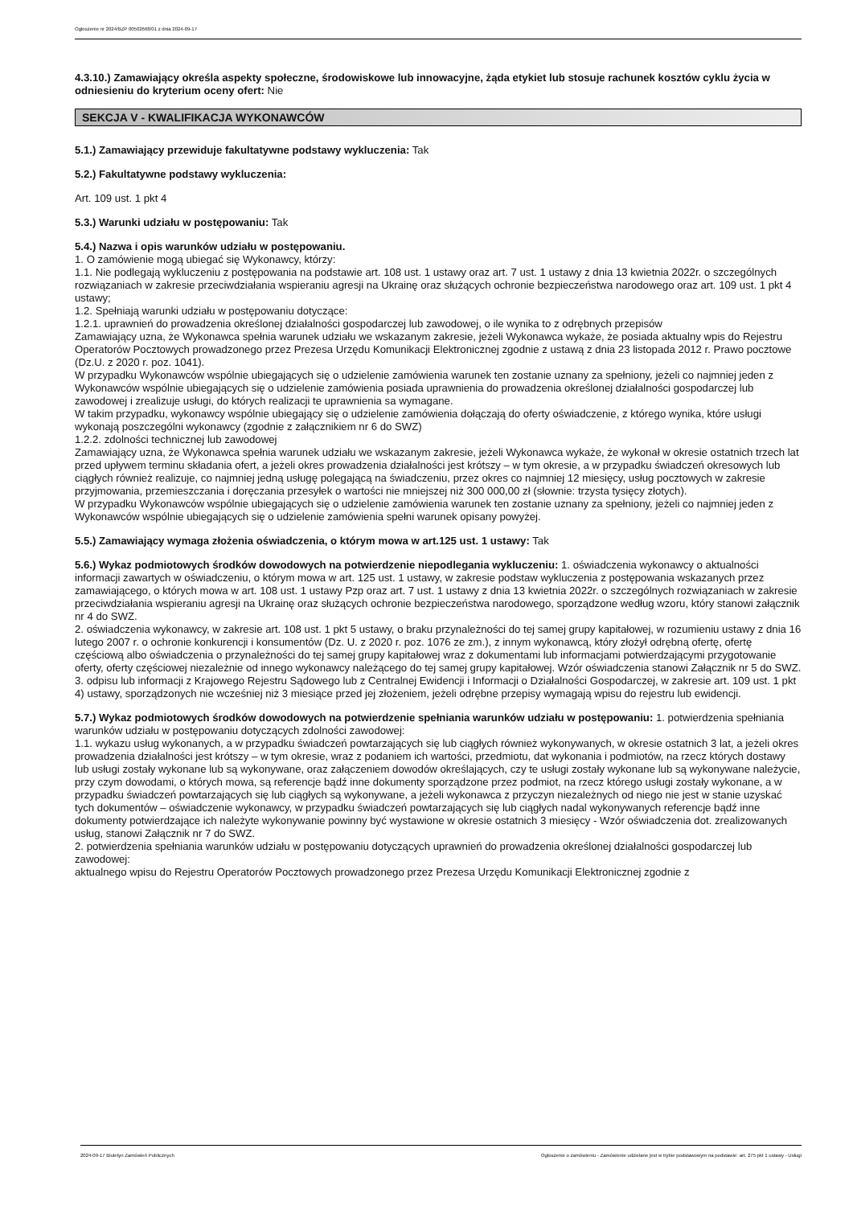Ogłoszenie nr 2024/BZP 00502668/01 z dnia 2024-09-17
4.3.10.) Zamawiający określa aspekty społeczne, środowiskowe lub innowacyjne, żąda etykiet lub stosuje rachunek kosztów cyklu życia w odniesieniu do kryterium oceny ofert: Nie
SEKCJA V - KWALIFIKACJA WYKONAWCÓW
5.1.) Zamawiający przewiduje fakultatywne podstawy wykluczenia: Tak
5.2.) Fakultatywne podstawy wykluczenia:
Art. 109 ust. 1 pkt 4
5.3.) Warunki udziału w postępowaniu: Tak
5.4.) Nazwa i opis warunków udziału w postępowaniu.
1. O zamówienie mogą ubiegać się Wykonawcy, którzy:
1.1. Nie podlegają wykluczeniu z postępowania na podstawie art. 108 ust. 1 ustawy oraz art. 7 ust. 1 ustawy z dnia 13 kwietnia 2022r. o szczególnych rozwiązaniach w zakresie przeciwdziałania wspieraniu agresji na Ukrainę oraz służących ochronie bezpieczeństwa narodowego oraz art. 109 ust. 1 pkt 4 ustawy;
1.2. Spełniają warunki udziału w postępowaniu dotyczące:
1.2.1. uprawnień do prowadzenia określonej działalności gospodarczej lub zawodowej, o ile wynika to z odrębnych przepisów
Zamawiający uzna, że Wykonawca spełnia warunek udziału we wskazanym zakresie, jeżeli Wykonawca wykaże, że posiada aktualny wpis do Rejestru Operatorów Pocztowych prowadzonego przez Prezesa Urzędu Komunikacji Elektronicznej zgodnie z ustawą z dnia 23 listopada 2012 r. Prawo pocztowe (Dz.U. z 2020 r. poz. 1041).
W przypadku Wykonawców wspólnie ubiegających się o udzielenie zamówienia warunek ten zostanie uznany za spełniony, jeżeli co najmniej jeden z Wykonawców wspólnie ubiegających się o udzielenie zamówienia posiada uprawnienia do prowadzenia określonej działalności gospodarczej lub zawodowej i zrealizuje usługi, do których realizacji te uprawnienia sa wymagane.
W takim przypadku, wykonawcy wspólnie ubiegający się o udzielenie zamówienia dołączają do oferty oświadczenie, z którego wynika, które usługi wykonają poszczególni wykonawcy (zgodnie z załącznikiem nr 6 do SWZ)
1.2.2. zdolności technicznej lub zawodowej
Zamawiający uzna, że Wykonawca spełnia warunek udziału we wskazanym zakresie, jeżeli Wykonawca wykaże, że wykonał w okresie ostatnich trzech lat przed upływem terminu składania ofert, a jeżeli okres prowadzenia działalności jest krótszy – w tym okresie, a w przypadku świadczeń okresowych lub ciągłych również realizuje, co najmniej jedną usługę polegającą na świadczeniu, przez okres co najmniej 12 miesięcy, usług pocztowych w zakresie przyjmowania, przemieszczania i doręczania przesyłek o wartości nie mniejszej niż 300 000,00 zł (słownie: trzysta tysięcy złotych).
W przypadku Wykonawców wspólnie ubiegających się o udzielenie zamówienia warunek ten zostanie uznany za spełniony, jeżeli co najmniej jeden z Wykonawców wspólnie ubiegających się o udzielenie zamówienia spełni warunek opisany powyżej.
5.5.) Zamawiający wymaga złożenia oświadczenia, o którym mowa w art.125 ust. 1 ustawy: Tak
5.6.) Wykaz podmiotowych środków dowodowych na potwierdzenie niepodlegania wykluczeniu: 1. oświadczenia wykonawcy o aktualności informacji zawartych w oświadczeniu, o którym mowa w art. 125 ust. 1 ustawy, w zakresie podstaw wykluczenia z postępowania wskazanych przez zamawiającego, o których mowa w art. 108 ust. 1 ustawy Pzp oraz art. 7 ust. 1 ustawy z dnia 13 kwietnia 2022r. o szczególnych rozwiązaniach w zakresie przeciwdziałania wspieraniu agresji na Ukrainę oraz służących ochronie bezpieczeństwa narodowego, sporządzone według wzoru, który stanowi załącznik nr 4 do SWZ.
2. oświadczenia wykonawcy, w zakresie art. 108 ust. 1 pkt 5 ustawy, o braku przynależności do tej samej grupy kapitałowej, w rozumieniu ustawy z dnia 16 lutego 2007 r. o ochronie konkurencji i konsumentów (Dz. U. z 2020 r. poz. 1076 ze zm.), z innym wykonawcą, który złożył odrębną ofertę, ofertę częściową albo oświadczenia o przynależności do tej samej grupy kapitałowej wraz z dokumentami lub informacjami potwierdzającymi przygotowanie oferty, oferty częściowej niezależnie od innego wykonawcy należącego do tej samej grupy kapitałowej. Wzór oświadczenia stanowi Załącznik nr 5 do SWZ.
3. odpisu lub informacji z Krajowego Rejestru Sądowego lub z Centralnej Ewidencji i Informacji o Działalności Gospodarczej, w zakresie art. 109 ust. 1 pkt 4) ustawy, sporządzonych nie wcześniej niż 3 miesiące przed jej złożeniem, jeżeli odrębne przepisy wymagają wpisu do rejestru lub ewidencji.
5.7.) Wykaz podmiotowych środków dowodowych na potwierdzenie spełniania warunków udziału w postępowaniu: 1. potwierdzenia spełniania warunków udziału w postępowaniu dotyczących zdolności zawodowej:
1.1. wykazu usług wykonanych, a w przypadku świadczeń powtarzających się lub ciągłych również wykonywanych, w okresie ostatnich 3 lat, a jeżeli okres prowadzenia działalności jest krótszy – w tym okresie, wraz z podaniem ich wartości, przedmiotu, dat wykonania i podmiotów, na rzecz których dostawy lub usługi zostały wykonane lub są wykonywane, oraz załączeniem dowodów określających, czy te usługi zostały wykonane lub są wykonywane należycie, przy czym dowodami, o których mowa, są referencje bądź inne dokumenty sporządzone przez podmiot, na rzecz którego usługi zostały wykonane, a w przypadku świadczeń powtarzających się lub ciągłych są wykonywane, a jeżeli wykonawca z przyczyn niezależnych od niego nie jest w stanie uzyskać tych dokumentów – oświadczenie wykonawcy, w przypadku świadczeń powtarzających się lub ciągłych nadal wykonywanych referencje bądź inne dokumenty potwierdzające ich należyte wykonywanie powinny być wystawione w okresie ostatnich 3 miesięcy - Wzór oświadczenia dot. zrealizowanych usług, stanowi Załącznik nr 7 do SWZ.
2. potwierdzenia spełniania warunków udziału w postępowaniu dotyczących uprawnień do prowadzenia określonej działalności gospodarczej lub zawodowej:
aktualnego wpisu do Rejestru Operatorów Pocztowych prowadzonego przez Prezesa Urzędu Komunikacji Elektronicznej zgodnie z
2024-09-17 Biuletyn Zamówień Publicznych Ogłoszenie o zamówieniu - Zamówienie udzielane jest w trybie podstawowym na podstawie: art. 275 pkt 1 ustawy - Usługi